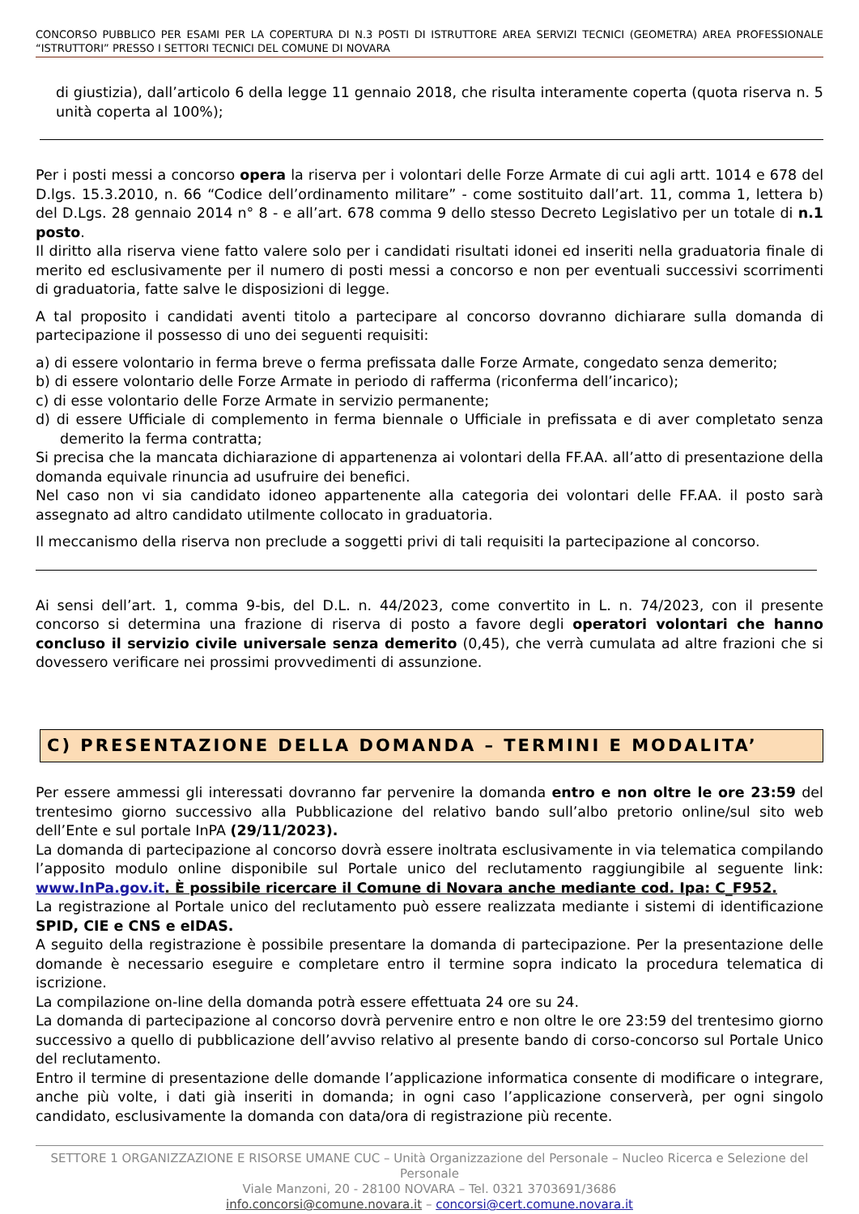CONCORSO PUBBLICO PER ESAMI PER LA COPERTURA DI N.3 POSTI DI ISTRUTTORE AREA SERVIZI TECNICI (GEOMETRA) AREA PROFESSIONALE “ISTRUTTORI” PRESSO I SETTORI TECNICI DEL COMUNE DI NOVARA
di giustizia), dall’articolo 6 della legge 11 gennaio 2018, che risulta interamente coperta (quota riserva n. 5 unità coperta al 100%);
Per i posti messi a concorso opera la riserva per i volontari delle Forze Armate di cui agli artt. 1014 e 678 del D.lgs. 15.3.2010, n. 66 “Codice dell’ordinamento militare” - come sostituito dall’art. 11, comma 1, lettera b) del D.Lgs. 28 gennaio 2014 n° 8 - e all’art. 678 comma 9 dello stesso Decreto Legislativo per un totale di n.1 posto.
Il diritto alla riserva viene fatto valere solo per i candidati risultati idonei ed inseriti nella graduatoria finale di merito ed esclusivamente per il numero di posti messi a concorso e non per eventuali successivi scorrimenti di graduatoria, fatte salve le disposizioni di legge.
A tal proposito i candidati aventi titolo a partecipare al concorso dovranno dichiarare sulla domanda di partecipazione il possesso di uno dei seguenti requisiti:
a) di essere volontario in ferma breve o ferma prefissata dalle Forze Armate, congedato senza demerito;
b) di essere volontario delle Forze Armate in periodo di rafferma (riconferma dell’incarico);
c) di esse volontario delle Forze Armate in servizio permanente;
d) di essere Ufficiale di complemento in ferma biennale o Ufficiale in prefissata e di aver completato senza demerito la ferma contratta;
Si precisa che la mancata dichiarazione di appartenenza ai volontari della FF.AA. all’atto di presentazione della domanda equivale rinuncia ad usufruire dei benefici.
Nel caso non vi sia candidato idoneo appartenente alla categoria dei volontari delle FF.AA. il posto sarà assegnato ad altro candidato utilmente collocato in graduatoria.
Il meccanismo della riserva non preclude a soggetti privi di tali requisiti la partecipazione al concorso.
Ai sensi dell’art. 1, comma 9-bis, del D.L. n. 44/2023, come convertito in L. n. 74/2023, con il presente concorso si determina una frazione di riserva di posto a favore degli operatori volontari che hanno concluso il servizio civile universale senza demerito (0,45), che verrà cumulata ad altre frazioni che si dovessero verificare nei prossimi provvedimenti di assunzione.
C) PRESENTAZIONE DELLA DOMANDA – TERMINI E MODALITA’
Per essere ammessi gli interessati dovranno far pervenire la domanda entro e non oltre le ore 23:59 del trentesimo giorno successivo alla Pubblicazione del relativo bando sull’albo pretorio online/sul sito web dell’Ente e sul portale InPA (29/11/2023).
La domanda di partecipazione al concorso dovrà essere inoltrata esclusivamente in via telematica compilando l’apposito modulo online disponibile sul Portale unico del reclutamento raggiungibile al seguente link: www.InPa.gov.it. È possibile ricercare il Comune di Novara anche mediante cod. Ipa: C_F952.
La registrazione al Portale unico del reclutamento può essere realizzata mediante i sistemi di identificazione SPID, CIE e CNS e eIDAS.
A seguito della registrazione è possibile presentare la domanda di partecipazione. Per la presentazione delle domande è necessario eseguire e completare entro il termine sopra indicato la procedura telematica di iscrizione.
La compilazione on-line della domanda potrà essere effettuata 24 ore su 24.
La domanda di partecipazione al concorso dovrà pervenire entro e non oltre le ore 23:59 del trentesimo giorno successivo a quello di pubblicazione dell’avviso relativo al presente bando di corso-concorso sul Portale Unico del reclutamento.
Entro il termine di presentazione delle domande l’applicazione informatica consente di modificare o integrare, anche più volte, i dati già inseriti in domanda; in ogni caso l’applicazione conserverà, per ogni singolo candidato, esclusivamente la domanda con data/ora di registrazione più recente.
SETTORE 1 ORGANIZZAZIONE E RISORSE UMANE CUC – Unità Organizzazione del Personale – Nucleo Ricerca e Selezione del Personale
Viale Manzoni, 20 - 28100 NOVARA – Tel. 0321 3703691/3686
info.concorsi@comune.novara.it – concorsi@cert.comune.novara.it